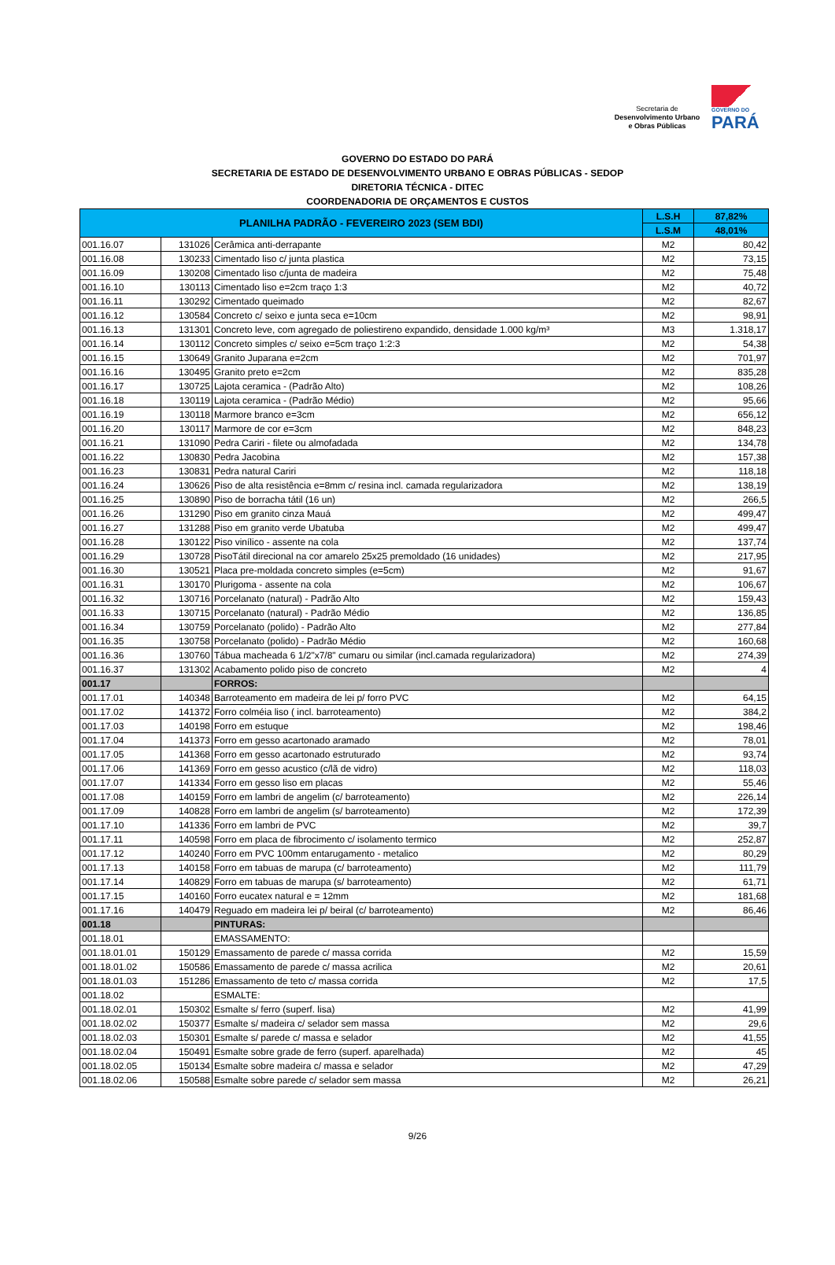Secretaria de
Desenvolvimento Urbano
e Obras Públicas
GOVERNO DO
PARÁ
GOVERNO DO ESTADO DO PARÁ
SECRETARIA DE ESTADO DE DESENVOLVIMENTO URBANO E OBRAS PÚBLICAS - SEDOP
DIRETORIA TÉCNICA - DITEC
COORDENADORIA DE ORÇAMENTOS E CUSTOS
| PLANILHA PADRÃO - FEVEREIRO 2023 (SEM BDI) | | | L.S.H | 87,82% |
| --- | --- | --- | --- | --- |
| | | | L.S.M | 48,01% |
| 001.16.07 | 131026 | Cerâmica anti-derrapante | M2 | 80,42 |
| 001.16.08 | 130233 | Cimentado liso c/ junta plastica | M2 | 73,15 |
| 001.16.09 | 130208 | Cimentado liso c/junta de madeira | M2 | 75,48 |
| 001.16.10 | 130113 | Cimentado liso e=2cm traço 1:3 | M2 | 40,72 |
| 001.16.11 | 130292 | Cimentado queimado | M2 | 82,67 |
| 001.16.12 | 130584 | Concreto c/ seixo e junta seca e=10cm | M2 | 98,91 |
| 001.16.13 | 131301 | Concreto leve, com agregado de poliestireno expandido, densidade 1.000 kg/m³ | M3 | 1.318,17 |
| 001.16.14 | 130112 | Concreto simples c/ seixo e=5cm traço 1:2:3 | M2 | 54,38 |
| 001.16.15 | 130649 | Granito Juparana e=2cm | M2 | 701,97 |
| 001.16.16 | 130495 | Granito preto e=2cm | M2 | 835,28 |
| 001.16.17 | 130725 | Lajota ceramica - (Padrão Alto) | M2 | 108,26 |
| 001.16.18 | 130119 | Lajota ceramica - (Padrão Médio) | M2 | 95,66 |
| 001.16.19 | 130118 | Marmore branco e=3cm | M2 | 656,12 |
| 001.16.20 | 130117 | Marmore de cor e=3cm | M2 | 848,23 |
| 001.16.21 | 131090 | Pedra Cariri - filete ou almofadada | M2 | 134,78 |
| 001.16.22 | 130830 | Pedra Jacobina | M2 | 157,38 |
| 001.16.23 | 130831 | Pedra natural Cariri | M2 | 118,18 |
| 001.16.24 | 130626 | Piso de alta resistência e=8mm c/ resina incl. camada regularizadora | M2 | 138,19 |
| 001.16.25 | 130890 | Piso de borracha tátil (16 un) | M2 | 266,5 |
| 001.16.26 | 131290 | Piso em granito cinza Mauá | M2 | 499,47 |
| 001.16.27 | 131288 | Piso em granito verde Ubatuba | M2 | 499,47 |
| 001.16.28 | 130122 | Piso vinílico - assente na cola | M2 | 137,74 |
| 001.16.29 | 130728 | PisoTátil direcional na cor amarelo 25x25 premoldado (16 unidades) | M2 | 217,95 |
| 001.16.30 | 130521 | Placa pre-moldada concreto simples (e=5cm) | M2 | 91,67 |
| 001.16.31 | 130170 | Plurigoma - assente na cola | M2 | 106,67 |
| 001.16.32 | 130716 | Porcelanato (natural) - Padrão Alto | M2 | 159,43 |
| 001.16.33 | 130715 | Porcelanato (natural) - Padrão Médio | M2 | 136,85 |
| 001.16.34 | 130759 | Porcelanato (polido) - Padrão Alto | M2 | 277,84 |
| 001.16.35 | 130758 | Porcelanato (polido) - Padrão Médio | M2 | 160,68 |
| 001.16.36 | 130760 | Tábua macheada 6 1/2"x7/8" cumaru ou similar (incl.camada regularizadora) | M2 | 274,39 |
| 001.16.37 | 131302 | Acabamento polido piso de concreto | M2 | 4 |
| 001.17 | | FORROS: | | |
| 001.17.01 | 140348 | Barroteamento em madeira de lei p/ forro PVC | M2 | 64,15 |
| 001.17.02 | 141372 | Forro colméia liso ( incl. barroteamento) | M2 | 384,2 |
| 001.17.03 | 140198 | Forro em estuque | M2 | 198,46 |
| 001.17.04 | 141373 | Forro em gesso acartonado aramado | M2 | 78,01 |
| 001.17.05 | 141368 | Forro em gesso acartonado estruturado | M2 | 93,74 |
| 001.17.06 | 141369 | Forro em gesso acustico (c/lã de vidro) | M2 | 118,03 |
| 001.17.07 | 141334 | Forro em gesso liso em placas | M2 | 55,46 |
| 001.17.08 | 140159 | Forro em lambri de angelim (c/ barroteamento) | M2 | 226,14 |
| 001.17.09 | 140828 | Forro em lambri de angelim (s/ barroteamento) | M2 | 172,39 |
| 001.17.10 | 141336 | Forro em lambri de PVC | M2 | 39,7 |
| 001.17.11 | 140598 | Forro em placa de fibrocimento c/ isolamento termico | M2 | 252,87 |
| 001.17.12 | 140240 | Forro em PVC 100mm entarugamento - metalico | M2 | 80,29 |
| 001.17.13 | 140158 | Forro em tabuas de marupa (c/ barroteamento) | M2 | 111,79 |
| 001.17.14 | 140829 | Forro em tabuas de marupa (s/ barroteamento) | M2 | 61,71 |
| 001.17.15 | 140160 | Forro eucatex natural e = 12mm | M2 | 181,68 |
| 001.17.16 | 140479 | Reguado em madeira lei p/ beiral (c/ barroteamento) | M2 | 86,46 |
| 001.18 | | PINTURAS: | | |
| 001.18.01 | | EMASSAMENTO: | | |
| 001.18.01.01 | 150129 | Emassamento de parede c/ massa corrida | M2 | 15,59 |
| 001.18.01.02 | 150586 | Emassamento de parede c/ massa acrilica | M2 | 20,61 |
| 001.18.01.03 | 151286 | Emassamento de teto c/ massa corrida | M2 | 17,5 |
| 001.18.02 | | ESMALTE: | | |
| 001.18.02.01 | 150302 | Esmalte s/ ferro (superf. lisa) | M2 | 41,99 |
| 001.18.02.02 | 150377 | Esmalte s/ madeira c/ selador sem massa | M2 | 29,6 |
| 001.18.02.03 | 150301 | Esmalte s/ parede c/ massa e selador | M2 | 41,55 |
| 001.18.02.04 | 150491 | Esmalte sobre grade de ferro (superf. aparelhada) | M2 | 45 |
| 001.18.02.05 | 150134 | Esmalte sobre madeira c/ massa e selador | M2 | 47,29 |
| 001.18.02.06 | 150588 | Esmalte sobre parede c/ selador sem massa | M2 | 26,21 |
9/26